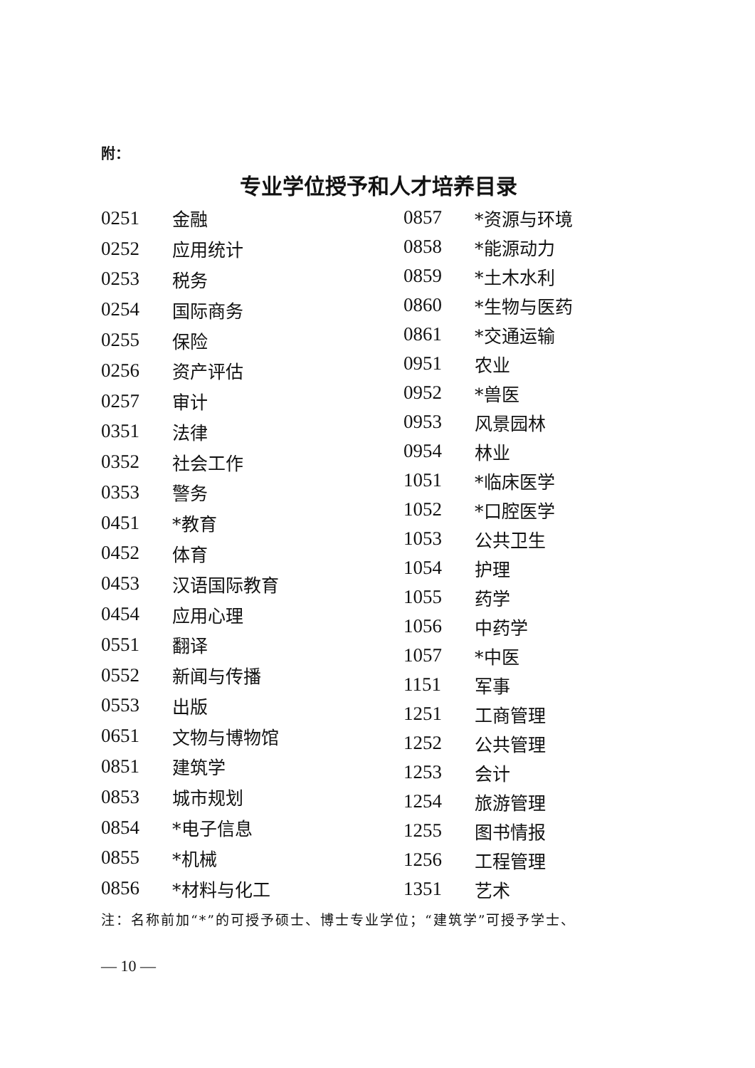附：
专业学位授予和人才培养目录
| 0251 | 金融 |
| 0252 | 应用统计 |
| 0253 | 税务 |
| 0254 | 国际商务 |
| 0255 | 保险 |
| 0256 | 资产评估 |
| 0257 | 审计 |
| 0351 | 法律 |
| 0352 | 社会工作 |
| 0353 | 警务 |
| 0451 | *教育 |
| 0452 | 体育 |
| 0453 | 汉语国际教育 |
| 0454 | 应用心理 |
| 0551 | 翻译 |
| 0552 | 新闻与传播 |
| 0553 | 出版 |
| 0651 | 文物与博物馆 |
| 0851 | 建筑学 |
| 0853 | 城市规划 |
| 0854 | *电子信息 |
| 0855 | *机械 |
| 0856 | *材料与化工 |
| 0857 | *资源与环境 |
| 0858 | *能源动力 |
| 0859 | *土木水利 |
| 0860 | *生物与医药 |
| 0861 | *交通运输 |
| 0951 | 农业 |
| 0952 | *兽医 |
| 0953 | 风景园林 |
| 0954 | 林业 |
| 1051 | *临床医学 |
| 1052 | *口腔医学 |
| 1053 | 公共卫生 |
| 1054 | 护理 |
| 1055 | 药学 |
| 1056 | 中药学 |
| 1057 | *中医 |
| 1151 | 军事 |
| 1251 | 工商管理 |
| 1252 | 公共管理 |
| 1253 | 会计 |
| 1254 | 旅游管理 |
| 1255 | 图书情报 |
| 1256 | 工程管理 |
| 1351 | 艺术 |
注：名称前加“*”的可授予硕士、博士专业学位；“建筑学”可授予学士、
— 10 —